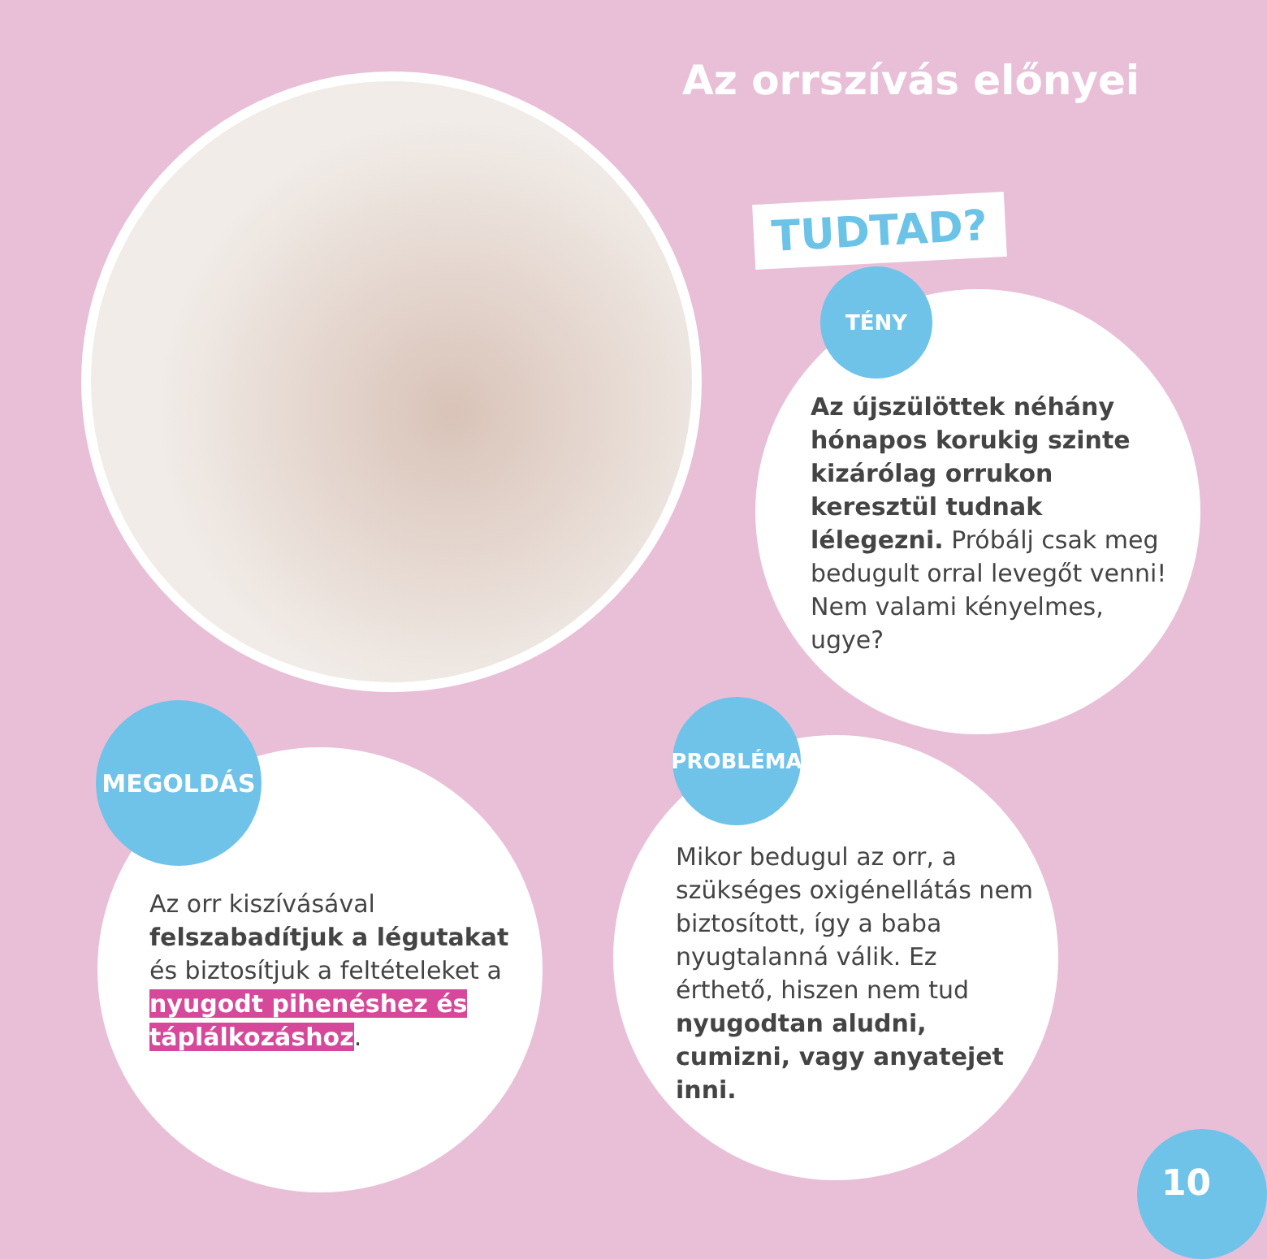Az orrszívás előnyei
TUDTAD?
TÉNY
Az újszülöttek néhány hónapos korukig szinte kizárólag orrukon keresztül tudnak lélegezni. Próbálj csak meg bedugult orral levegőt venni! Nem valami kényelmes, ugye?
MEGOLDÁS
Az orr kiszívásával felszabadítjuk a légutakat és biztosítjuk a feltételeket a nyugodt pihenéshez és táplálkozáshoz.
PROBLÉMA
Mikor bedugul az orr, a szükséges oxigénellátás nem biztosított, így a baba nyugtalanná válik. Ez érthető, hiszen nem tud nyugodtan aludni, cumizni, vagy anyatejet inni.
10